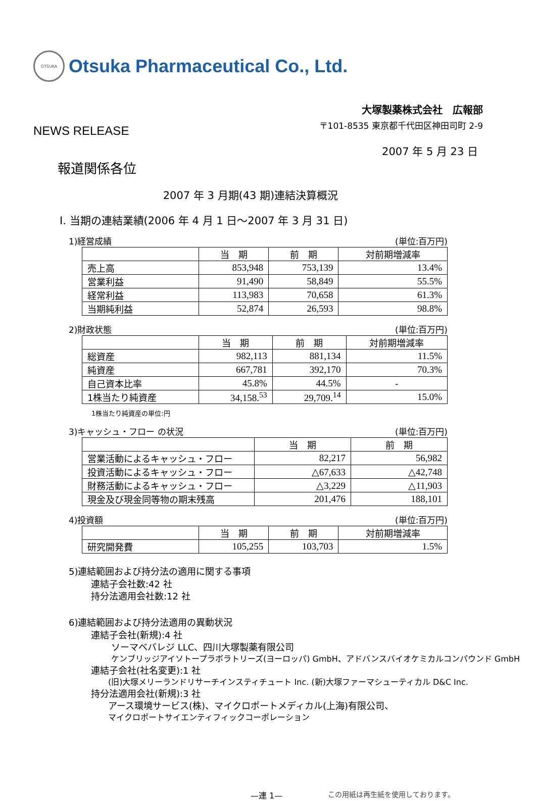OTSUKA
Otsuka Pharmaceutical Co., Ltd.
大塚製薬株式会社　広報部
NEWS RELEASE 〒101-8535 東京都千代田区神田司町 2-9
2007 年 5 月 23 日
報道関係各位
2007 年 3 月期(43 期)連結決算概況
Ⅰ. 当期の連結業績(2006 年 4 月 1 日～2007 年 3 月 31 日)
1)経営成績 (単位:百万円)
| | 当 期 | 前 期 | 対前期増減率 |
| --- | --- | --- | --- |
| 売上高 | 853,948 | 753,139 | 13.4% |
| 営業利益 | 91,490 | 58,849 | 55.5% |
| 経常利益 | 113,983 | 70,658 | 61.3% |
| 当期純利益 | 52,874 | 26,593 | 98.8% |
2)財政状態 (単位:百万円)
| | 当 期 | 前 期 | 対前期増減率 |
| --- | --- | --- | --- |
| 総資産 | 982,113 | 881,134 | 11.5% |
| 純資産 | 667,781 | 392,170 | 70.3% |
| 自己資本比率 | 45.8% | 44.5% | - |
| 1株当たり純資産 | 34,158.<sup>53</sup> | 29,709.<sup>14</sup> | 15.0% |
1株当たり純資産の単位:円
3)キャッシュ・フロー の状況 (単位:百万円)
| | 当 期 | 前 期 |
| --- | --- | --- |
| 営業活動によるキャッシュ・フロー | 82,217 | 56,982 |
| 投資活動によるキャッシュ・フロー | △67,633 | △42,748 |
| 財務活動によるキャッシュ・フロー | △3,229 | △11,903 |
| 現金及び現金同等物の期末残高 | 201,476 | 188,101 |
4)投資額 (単位:百万円)
| | 当 期 | 前 期 | 対前期増減率 |
| --- | --- | --- | --- |
| 研究開発費 | 105,255 | 103,703 | 1.5% |
5)連結範囲および持分法の適用に関する事項
連結子会社数:42 社
持分法適用会社数:12 社
6)連結範囲および持分法適用の異動状況
連結子会社(新規):4 社
ソーマベバレジ LLC、四川大塚製薬有限公司
ケンブリッジアイソトープラボラトリーズ(ヨーロッパ) GmbH、アドバンスバイオケミカルコンパウンド GmbH
連結子会社(社名変更):1 社
(旧)大塚メリーランドリサーチインスティチュート Inc. (新)大塚ファーマシューティカル D&C Inc.
持分法適用会社(新規):3 社
アース環境サービス(株)、マイクロポートメディカル(上海)有限公司、
マイクロポートサイエンティフィックコーポレーション
—連 1— この用紙は再生紙を使用しております。